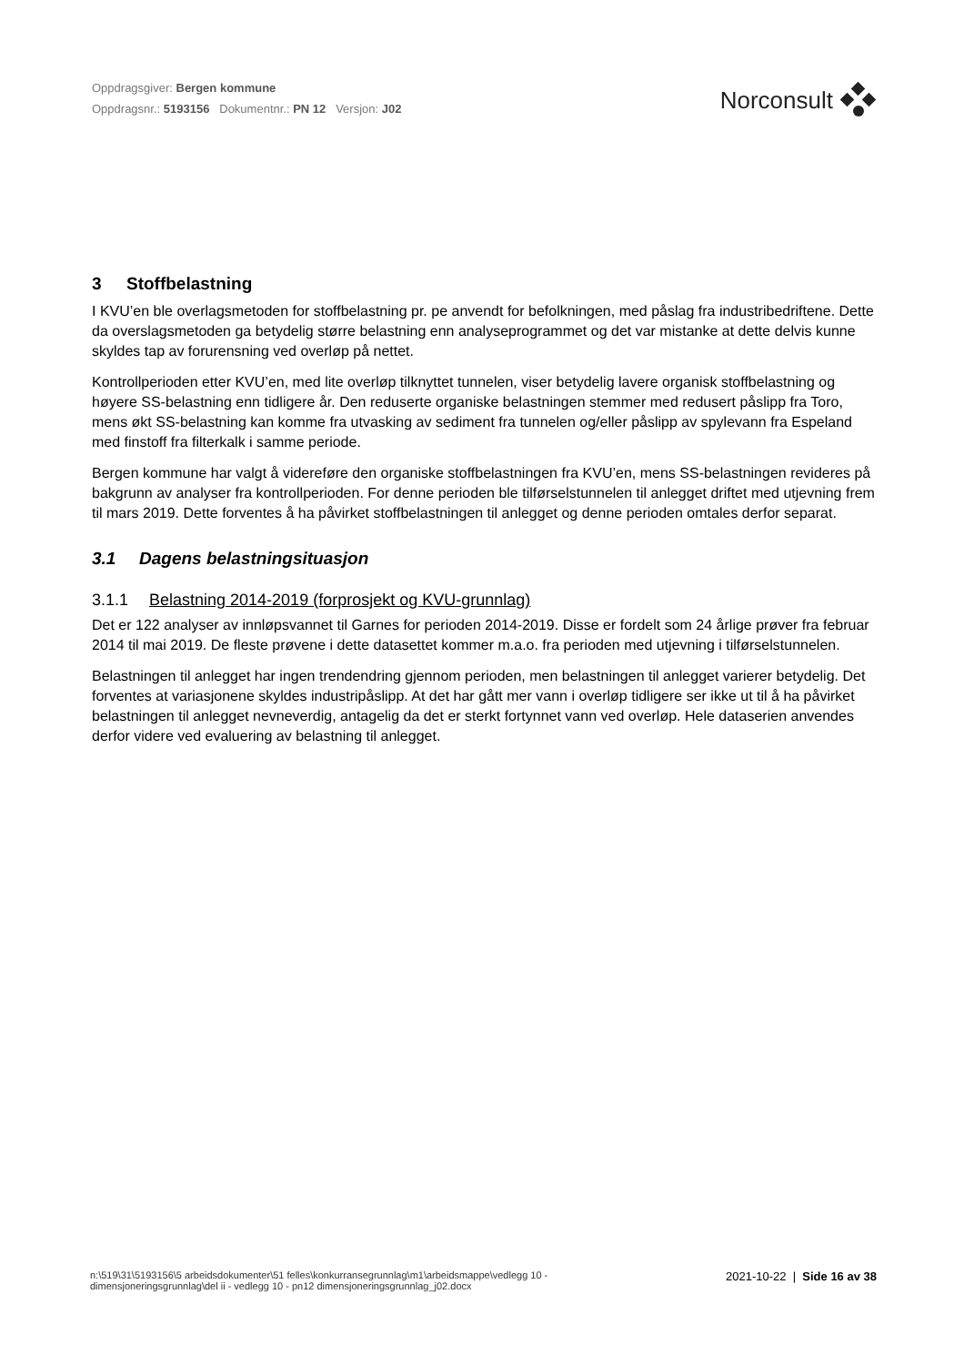Oppdragsgiver: Bergen kommune
Oppdragsnr.: 5193156 Dokumentnr.: PN 12 Versjon: J02
Norconsult
3 Stoffbelastning
I KVU’en ble overlagsmetoden for stoffbelastning pr. pe anvendt for befolkningen, med påslag fra industribedriftene. Dette da overslagsmetoden ga betydelig større belastning enn analyseprogrammet og det var mistanke at dette delvis kunne skyldes tap av forurensning ved overløp på nettet.
Kontrollperioden etter KVU’en, med lite overløp tilknyttet tunnelen, viser betydelig lavere organisk stoffbelastning og høyere SS-belastning enn tidligere år. Den reduserte organiske belastningen stemmer med redusert påslipp fra Toro, mens økt SS-belastning kan komme fra utvasking av sediment fra tunnelen og/eller påslipp av spylevann fra Espeland med finstoff fra filterkalk i samme periode.
Bergen kommune har valgt å videreføre den organiske stoffbelastningen fra KVU’en, mens SS-belastningen revideres på bakgrunn av analyser fra kontrollperioden. For denne perioden ble tilførselstunnelen til anlegget driftet med utjevning frem til mars 2019. Dette forventes å ha påvirket stoffbelastningen til anlegget og denne perioden omtales derfor separat.
3.1 Dagens belastningsituasjon
3.1.1 Belastning 2014-2019 (forprosjekt og KVU-grunnlag)
Det er 122 analyser av innløpsvannet til Garnes for perioden 2014-2019. Disse er fordelt som 24 årlige prøver fra februar 2014 til mai 2019. De fleste prøvene i dette datasettet kommer m.a.o. fra perioden med utjevning i tilførselstunnelen.
Belastningen til anlegget har ingen trendendring gjennom perioden, men belastningen til anlegget varierer betydelig. Det forventes at variasjonene skyldes industripåslipp. At det har gått mer vann i overløp tidligere ser ikke ut til å ha påvirket belastningen til anlegget nevneverdig, antagelig da det er sterkt fortynnet vann ved overløp. Hele dataserien anvendes derfor videre ved evaluering av belastning til anlegget.
n:\519\31\5193156\5 arbeidsdokumenter\51 felles\konkurransegrunnlag\m1\arbeidsmappe\vedlegg 10 -
dimensjoneringsgrunnlag\del ii - vedlegg 10 - pn12 dimensjoneringsgrunnlag_j02.docx
2021-10-22 | Side 16 av 38